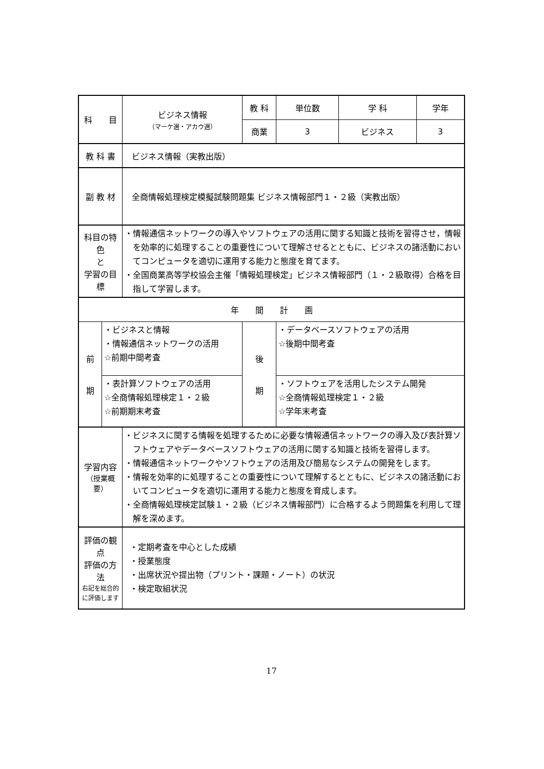| 科 目 | | ビジネス情報 （マーケ選・アカウ選） | 教 科 | 単位数 | 学 科 | 学年 |
| | | | 商業 | 3 | ビジネス | 3 |
| 教 科 書 | | ビジネス情報（実教出版） | | | | |
| 副 教 材 | | 全商情報処理検定模擬試験問題集 ビジネス情報部門１・２級（実教出版） | | | | |
| 科目の特色 と 学習の目標 | | ・情報通信ネットワークの導入やソフトウェアの活用に関する知識と技術を習得させ，情報を効率的に処理することの重要性について理解させるとともに、ビジネスの諸活動においてコンピュータを適切に運用する能力と態度を育てます。 ・全国商業高等学校協会主催「情報処理検定」ビジネス情報部門（１・２級取得）合格を目指して学習します。 | | | | |
| 年 間 計 画 | | | | | | |
| 前 期 | ・ビジネスと情報 ・情報通信ネットワークの活用 ☆前期中間考査 | | 後 期 | ・データベースソフトウェアの活用 ☆後期中間考査 | | |
| | ・表計算ソフトウェアの活用 ☆全商情報処理検定１・２級 ☆前期期末考査 | | | ・ソフトウェアを活用したシステム開発 ☆全商情報処理検定１・２級 ☆学年末考査 | | |
| 学習内容 （授業概要） | | ・ビジネスに関する情報を処理するために必要な情報通信ネットワークの導入及び表計算ソフトウェアやデータベースソフトウェアの活用に関する知識と技術を習得します。 ・情報通信ネットワークやソフトウェアの活用及び簡易なシステムの開発をします。 ・情報を効率的に処理することの重要性について理解するとともに、ビジネスの諸活動においてコンピュータを適切に運用する能力と態度を育成します。 ・全商情報処理検定試験１・２級（ビジネス情報部門）に合格するよう問題集を利用して理解を深めます。 | | | | |
| 評価の観点 評価の方法 右記を総合的 に評価します | | ・定期考査を中心とした成績 ・授業態度 ・出席状況や提出物（プリント・課題・ノート）の状況 ・検定取組状況 | | | | |
17